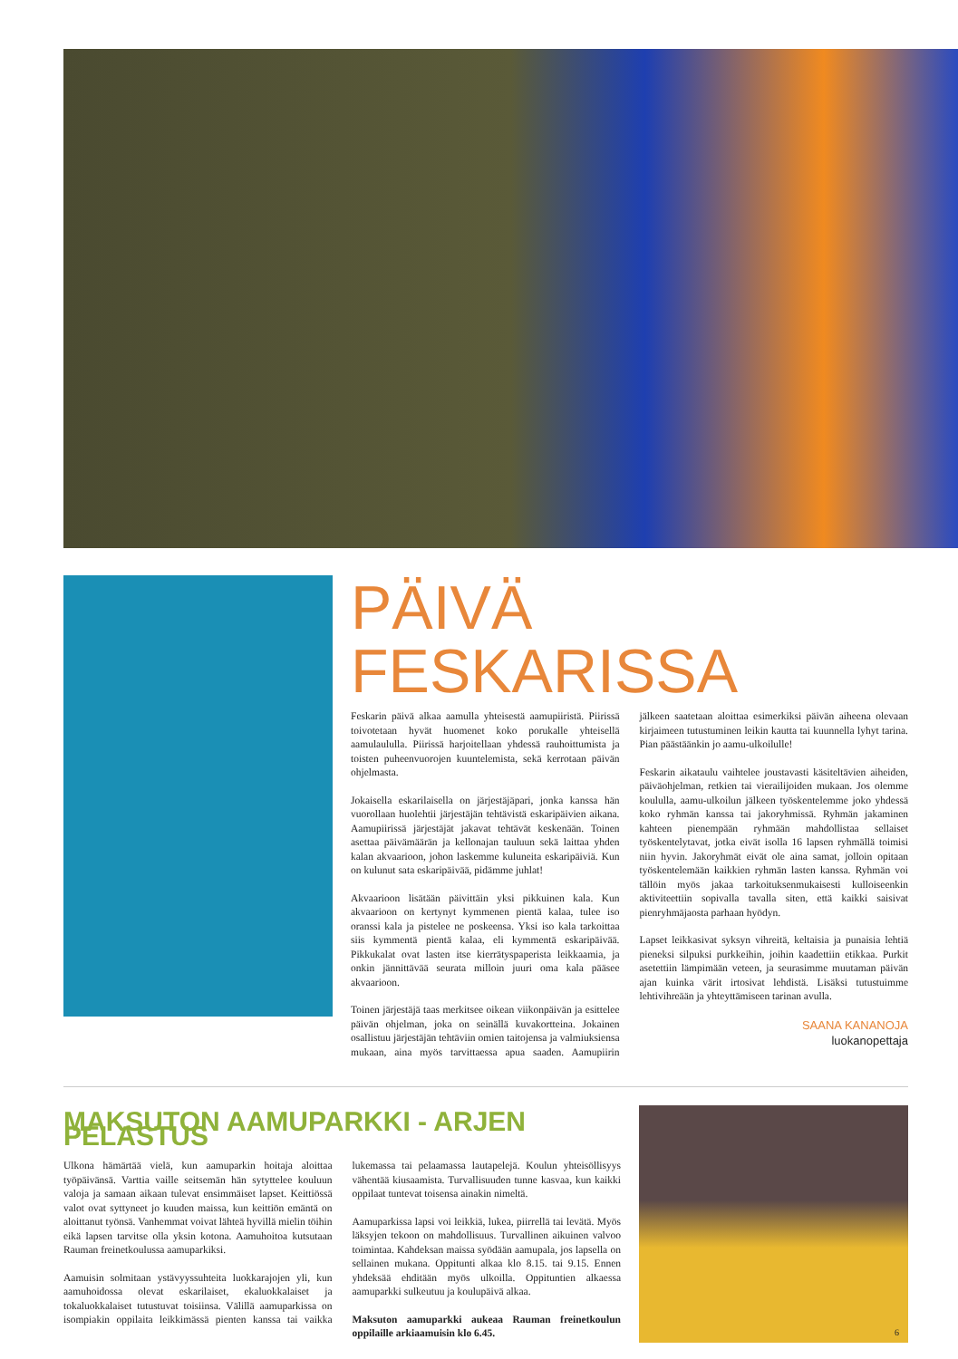PÄIVÄ FESKARISSA
Feskarin päivä alkaa aamulla yhteisestä aamupiiristä. Piirissä toivotetaan hyvät huomenet koko porukalle yhteisellä aamulaululla. Piirissä harjoitellaan yhdessä rauhoittumista ja toisten puheenvuorojen kuuntelemista, sekä kerrotaan päivän ohjelmasta.
Jokaisella eskarilaisella on järjestäjäpari, jonka kanssa hän vuorollaan huolehtii järjestäjän tehtävistä eskaripäivien aikana. Aamupiirissä järjestäjät jakavat tehtävät keskenään. Toinen asettaa päivämäärän ja kellonajan tauluun sekä laittaa yhden kalan akvaarioon, johon laskemme kuluneita eskaripäiviä. Kun on kulunut sata eskaripäivää, pidämme juhlat!
Akvaarioon lisätään päivittäin yksi pikkuinen kala. Kun akvaarioon on kertynyt kymmenen pientä kalaa, tulee iso oranssi kala ja pistelee ne poskeensa. Yksi iso kala tarkoittaa siis kymmentä pientä kalaa, eli kymmentä eskaripäivää. Pikkukalat ovat lasten itse kierrätyspaperista leikkaamia, ja onkin jännittävää seurata milloin juuri oma kala pääsee akvaarioon.
Toinen järjestäjä taas merkitsee oikean viikonpäivän ja esittelee päivän ohjelman, joka on seinällä kuvakortteina. Jokainen osallistuu järjestäjän tehtäviin omien taitojensa ja valmiuksiensa mukaan, aina myös tarvittaessa apua saaden. Aamupiirin jälkeen saatetaan aloittaa esimerkiksi päivän aiheena olevaan kirjaimeen tutustuminen leikin kautta tai kuunnella lyhyt tarina. Pian päästäänkin jo aamu-ulkoilulle!
Feskarin aikataulu vaihtelee joustavasti käsiteltävien aiheiden, päiväohjelman, retkien tai vierailijoiden mukaan. Jos olemme koululla, aamu-ulkoilun jälkeen työskentelemme joko yhdessä koko ryhmän kanssa tai jakoryhmissä. Ryhmän jakaminen kahteen pienempään ryhmään mahdollistaa sellaiset työskentelytavat, jotka eivät isolla 16 lapsen ryhmällä toimisi niin hyvin. Jakoryhmät eivät ole aina samat, jolloin opitaan työskentelemään kaikkien ryhmän lasten kanssa. Ryhmän voi tällöin myös jakaa tarkoituksenmukaisesti kulloiseenkin aktiviteettiin sopivalla tavalla siten, että kaikki saisivat pienryhmäjaosta parhaan hyödyn.
Lapset leikkasivat syksyn vihreitä, keltaisia ja punaisia lehtiä pieneksi silpuksi purkkeihin, joihin kaadettiin etikkaa. Purkit asetettiin lämpimään veteen, ja seurasimme muutaman päivän ajan kuinka värit irtosivat lehdistä. Lisäksi tutustuimme lehtivihreään ja yhteyttämiseen tarinan avulla.
SAANA KANANOJA
luokanopettaja
MAKSUTON AAMUPARKKI - ARJEN PELASTUS
Ulkona hämärtää vielä, kun aamuparkin hoitaja aloittaa työpäivänsä. Varttia vaille seitsemän hän sytyttelee kouluun valoja ja samaan aikaan tulevat ensimmäiset lapset. Keittiössä valot ovat syttyneet jo kuuden maissa, kun keittiön emäntä on aloittanut työnsä. Vanhemmat voivat lähteä hyvillä mielin töihin eikä lapsen tarvitse olla yksin kotona. Aamuhoitoa kutsutaan Rauman freinetkoulussa aamuparkiksi.
Aamuisin solmitaan ystävyyssuhteita luokkarajojen yli, kun aamuhoidossa olevat eskarilaiset, ekaluokkalaiset ja tokaluokkalaiset tutustuvat toisiinsa. Välillä aamuparkissa on isompiakin oppilaita leikkimässä pienten kanssa tai vaikka lukemassa tai pelaamassa lautapelejä. Koulun yhteisöllisyys vähentää kiusaamista. Turvallisuuden tunne kasvaa, kun kaikki oppilaat tuntevat toisensa ainakin nimeltä.
Aamuparkissa lapsi voi leikkiä, lukea, piirrellä tai levätä. Myös läksyjen tekoon on mahdollisuus. Turvallinen aikuinen valvoo toimintaa. Kahdeksan maissa syödään aamupala, jos lapsella on sellainen mukana. Oppitunti alkaa klo 8.15. tai 9.15. Ennen yhdeksää ehditään myös ulkoilla. Oppituntien alkaessa aamuparkki sulkeutuu ja koulupäivä alkaa.
Maksuton aamuparkki aukeaa Rauman freinetkoulun oppilaille arkiaamuisin klo 6.45.
6